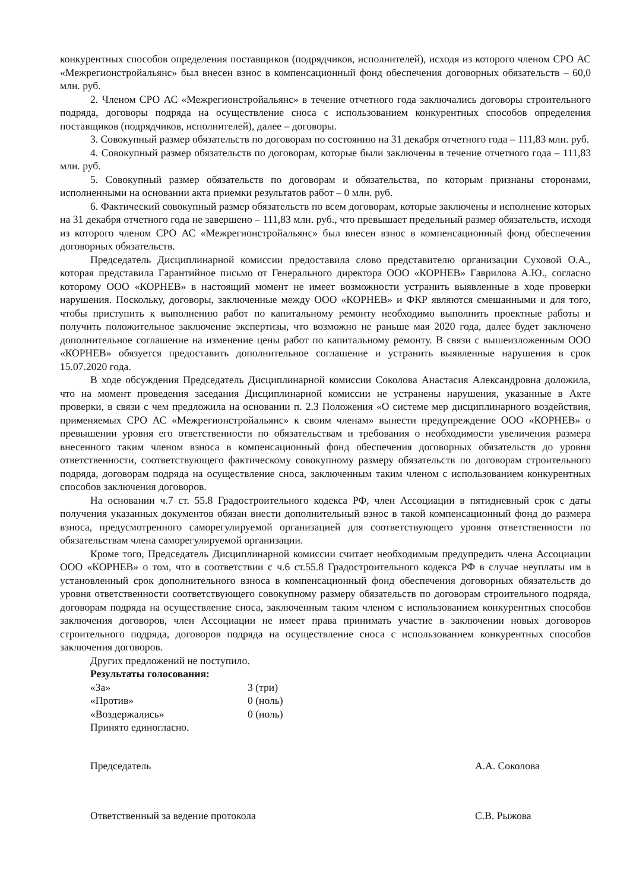конкурентных способов определения поставщиков (подрядчиков, исполнителей), исходя из которого членом СРО АС «Межрегионстройальянс» был внесен взнос в компенсационный фонд обеспечения договорных обязательств – 60,0 млн. руб.
2. Членом СРО АС «Межрегионстройальянс» в течение отчетного года заключались договоры строительного подряда, договоры подряда на осуществление сноса с использованием конкурентных способов определения поставщиков (подрядчиков, исполнителей), далее – договоры.
3. Совокупный размер обязательств по договорам по состоянию на 31 декабря отчетного года – 111,83 млн. руб.
4. Совокупный размер обязательств по договорам, которые были заключены в течение отчетного года – 111,83 млн. руб.
5. Совокупный размер обязательств по договорам и обязательства, по которым признаны сторонами, исполненными на основании акта приемки результатов работ – 0 млн. руб.
6. Фактический совокупный размер обязательств по всем договорам, которые заключены и исполнение которых на 31 декабря отчетного года не завершено – 111,83 млн. руб., что превышает предельный размер обязательств, исходя из которого членом СРО АС «Межрегионстройальянс» был внесен взнос в компенсационный фонд обеспечения договорных обязательств.
Председатель Дисциплинарной комиссии предоставила слово представителю организации Суховой О.А., которая представила Гарантийное письмо от Генерального директора ООО «КОРНЕВ» Гаврилова А.Ю., согласно которому ООО «КОРНЕВ» в настоящий момент не имеет возможности устранить выявленные в ходе проверки нарушения. Поскольку, договоры, заключенные между ООО «КОРНЕВ» и ФКР являются смешанными и для того, чтобы приступить к выполнению работ по капитальному ремонту необходимо выполнить проектные работы и получить положительное заключение экспертизы, что возможно не раньше мая 2020 года, далее будет заключено дополнительное соглашение на изменение цены работ по капитальному ремонту. В связи с вышеизложенным ООО «КОРНЕВ» обязуется предоставить дополнительное соглашение и устранить выявленные нарушения в срок 15.07.2020 года.
В ходе обсуждения Председатель Дисциплинарной комиссии Соколова Анастасия Александровна доложила, что на момент проведения заседания Дисциплинарной комиссии не устранены нарушения, указанные в Акте проверки, в связи с чем предложила на основании п. 2.3 Положения «О системе мер дисциплинарного воздействия, применяемых СРО АС «Межрегионстройальянс» к своим членам» вынести предупреждение ООО «КОРНЕВ» о превышении уровня его ответственности по обязательствам и требования о необходимости увеличения размера внесенного таким членом взноса в компенсационный фонд обеспечения договорных обязательств до уровня ответственности, соответствующего фактическому совокупному размеру обязательств по договорам строительного подряда, договорам подряда на осуществление сноса, заключенным таким членом с использованием конкурентных способов заключения договоров.
На основании ч.7 ст. 55.8 Градостроительного кодекса РФ, член Ассоциации в пятидневный срок с даты получения указанных документов обязан внести дополнительный взнос в такой компенсационный фонд до размера взноса, предусмотренного саморегулируемой организацией для соответствующего уровня ответственности по обязательствам члена саморегулируемой организации.
Кроме того, Председатель Дисциплинарной комиссии считает необходимым предупредить члена Ассоциации ООО «КОРНЕВ» о том, что в соответствии с ч.6 ст.55.8 Градостроительного кодекса РФ в случае неуплаты им в установленный срок дополнительного взноса в компенсационный фонд обеспечения договорных обязательств до уровня ответственности соответствующего совокупному размеру обязательств по договорам строительного подряда, договорам подряда на осуществление сноса, заключенным таким членом с использованием конкурентных способов заключения договоров, член Ассоциации не имеет права принимать участие в заключении новых договоров строительного подряда, договоров подряда на осуществление сноса с использованием конкурентных способов заключения договоров.
Других предложений не поступило.
Результаты голосования:
«За» 3 (три)
«Против» 0 (ноль)
«Воздержались» 0 (ноль)
Принято единогласно.
Председатель А.А. Соколова
Ответственный за ведение протокола С.В. Рыжова